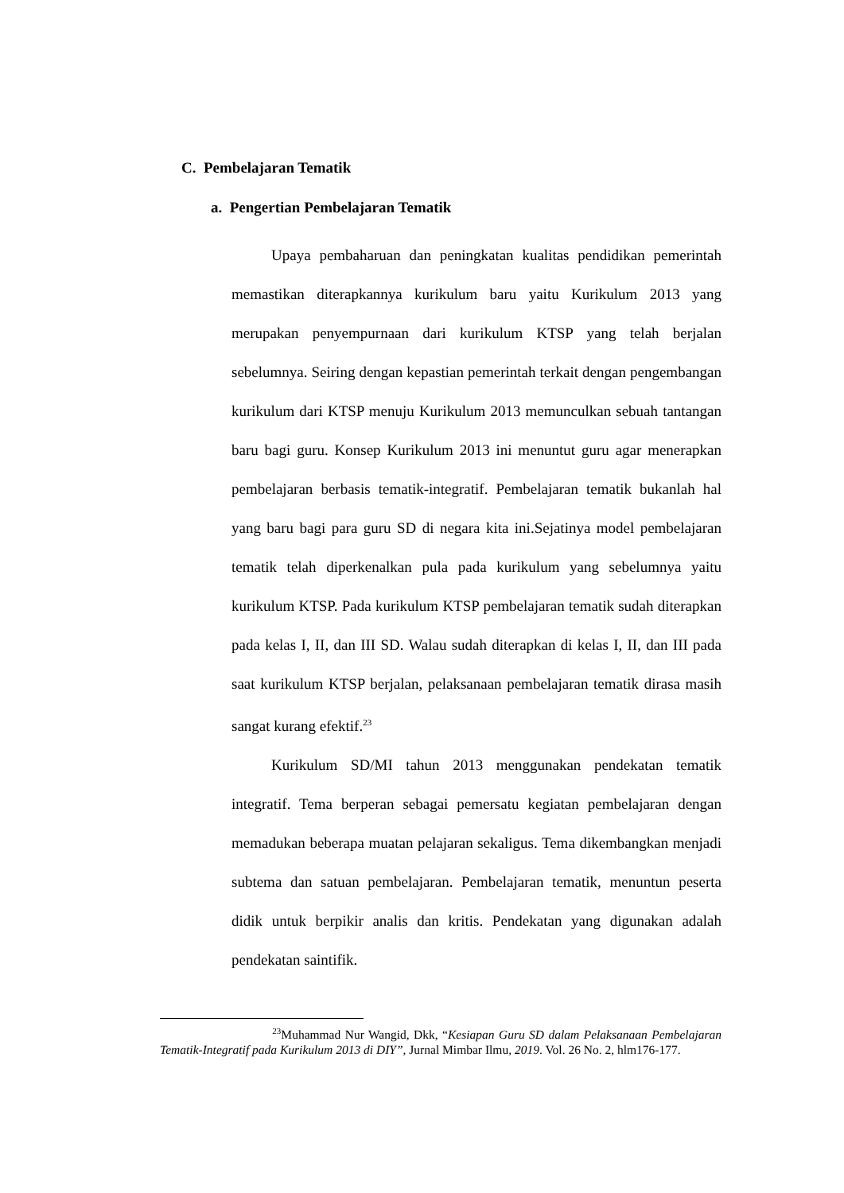C. Pembelajaran Tematik
a. Pengertian Pembelajaran Tematik
Upaya pembaharuan dan peningkatan kualitas pendidikan pemerintah memastikan diterapkannya kurikulum baru yaitu Kurikulum 2013 yang merupakan penyempurnaan dari kurikulum KTSP yang telah berjalan sebelumnya. Seiring dengan kepastian pemerintah terkait dengan pengembangan kurikulum dari KTSP menuju Kurikulum 2013 memunculkan sebuah tantangan baru bagi guru. Konsep Kurikulum 2013 ini menuntut guru agar menerapkan pembelajaran berbasis tematik-integratif. Pembelajaran tematik bukanlah hal yang baru bagi para guru SD di negara kita ini.Sejatinya model pembelajaran tematik telah diperkenalkan pula pada kurikulum yang sebelumnya yaitu kurikulum KTSP. Pada kurikulum KTSP pembelajaran tematik sudah diterapkan pada kelas I, II, dan III SD. Walau sudah diterapkan di kelas I, II, dan III pada saat kurikulum KTSP berjalan, pelaksanaan pembelajaran tematik dirasa masih sangat kurang efektif.<sup>23</sup>
Kurikulum SD/MI tahun 2013 menggunakan pendekatan tematik integratif. Tema berperan sebagai pemersatu kegiatan pembelajaran dengan memadukan beberapa muatan pelajaran sekaligus. Tema dikembangkan menjadi subtema dan satuan pembelajaran. Pembelajaran tematik, menuntun peserta didik untuk berpikir analis dan kritis. Pendekatan yang digunakan adalah pendekatan saintifik.
<sup>23</sup> Muhammad Nur Wangid, Dkk, “Kesiapan Guru SD dalam Pelaksanaan Pembelajaran Tematik-Integratif pada Kurikulum 2013 di DIY”, Jurnal Mimbar Ilmu, 2019. Vol. 26 No. 2, hlm176-177.